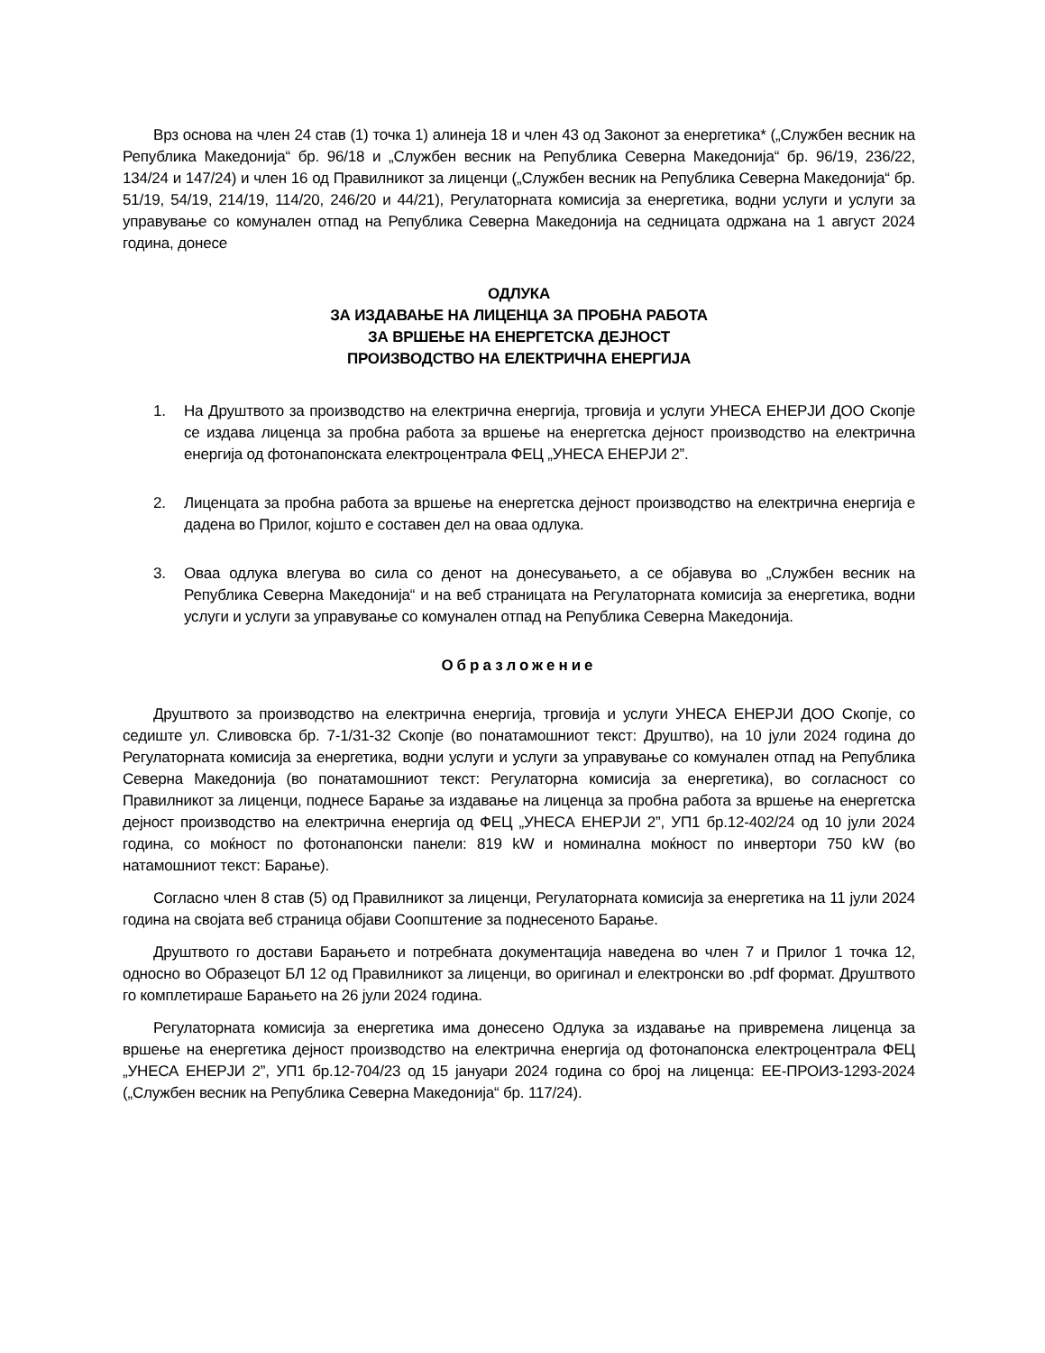Врз основа на член 24 став (1) точка 1) алинеја 18 и член 43 од Законот за енергетика* („Службен весник на Република Македонија“ бр. 96/18 и „Службен весник на Република Северна Македонија“ бр. 96/19, 236/22, 134/24 и 147/24) и член 16 од Правилникот за лиценци („Службен весник на Република Северна Македонија“ бр. 51/19, 54/19, 214/19, 114/20, 246/20 и 44/21), Регулаторната комисија за енергетика, водни услуги и услуги за управување со комунален отпад на Република Северна Македонија на седницата одржана на 1 август 2024 година, донесе
ОДЛУКА
ЗА ИЗДАВАЊЕ НА ЛИЦЕНЦА ЗА ПРОБНА РАБОТА
ЗА ВРШЕЊЕ НА ЕНЕРГЕТСКА ДЕЈНОСТ
ПРОИЗВОДСТВО НА ЕЛЕКТРИЧНА ЕНЕРГИЈА
1. На Друштвото за производство на електрична енергија, трговија и услуги УНЕСА ЕНЕРЈИ ДОО Скопје се издава лиценца за пробна работа за вршење на енергетска дејност производство на електрична енергија од фотонапонската електроцентрала ФЕЦ „УНЕСА ЕНЕРЈИ 2”.
2. Лиценцата за пробна работа за вршење на енергетска дејност производство на електрична енергија е дадена во Прилог, којшто е составен дел на оваа одлука.
3. Оваа одлука влегува во сила со денот на донесувањето, а се објавува во „Службен весник на Република Северна Македонија“ и на веб страницата на Регулаторната комисија за енергетика, водни услуги и услуги за управување со комунален отпад на Република Северна Македонија.
Образложение
Друштвото за производство на електрична енергија, трговија и услуги УНЕСА ЕНЕРЈИ ДОО Скопје, со седиште ул. Сливовска бр. 7-1/31-32 Скопје (во понатамошниот текст: Друштво), на 10 јули 2024 година до Регулаторната комисија за енергетика, водни услуги и услуги за управување со комунален отпад на Република Северна Македонија (во понатамошниот текст: Регулаторна комисија за енергетика), во согласност со Правилникот за лиценци, поднесе Барање за издавање на лиценца за пробна работа за вршење на енергетска дејност производство на електрична енергија од ФЕЦ „УНЕСА ЕНЕРЈИ 2”, УП1 бр.12-402/24 од 10 јули 2024 година, со моќност по фотонапонски панели: 819 kW и номинална моќност по инвертори 750 kW (во натамошниот текст: Барање).
Согласно член 8 став (5) од Правилникот за лиценци, Регулаторната комисија за енергетика на 11 јули 2024 година на својата веб страница објави Соопштение за поднесеното Барање.
Друштвото го достави Барањето и потребната документација наведена во член 7 и Прилог 1 точка 12, односно во Образецот БЛ 12 од Правилникот за лиценци, во оригинал и електронски во .pdf формат. Друштвото го комплетираше Барањето на 26 јули 2024 година.
Регулаторната комисија за енергетика има донесено Одлука за издавање на привремена лиценца за вршење на енергетика дејност производство на електрична енергија од фотонапонска електроцентрала ФЕЦ „УНЕСА ЕНЕРЈИ 2”, УП1 бр.12-704/23 од 15 јануари 2024 година со број на лиценца: ЕЕ-ПРОИЗ-1293-2024 („Службен весник на Република Северна Македонија“ бр. 117/24).